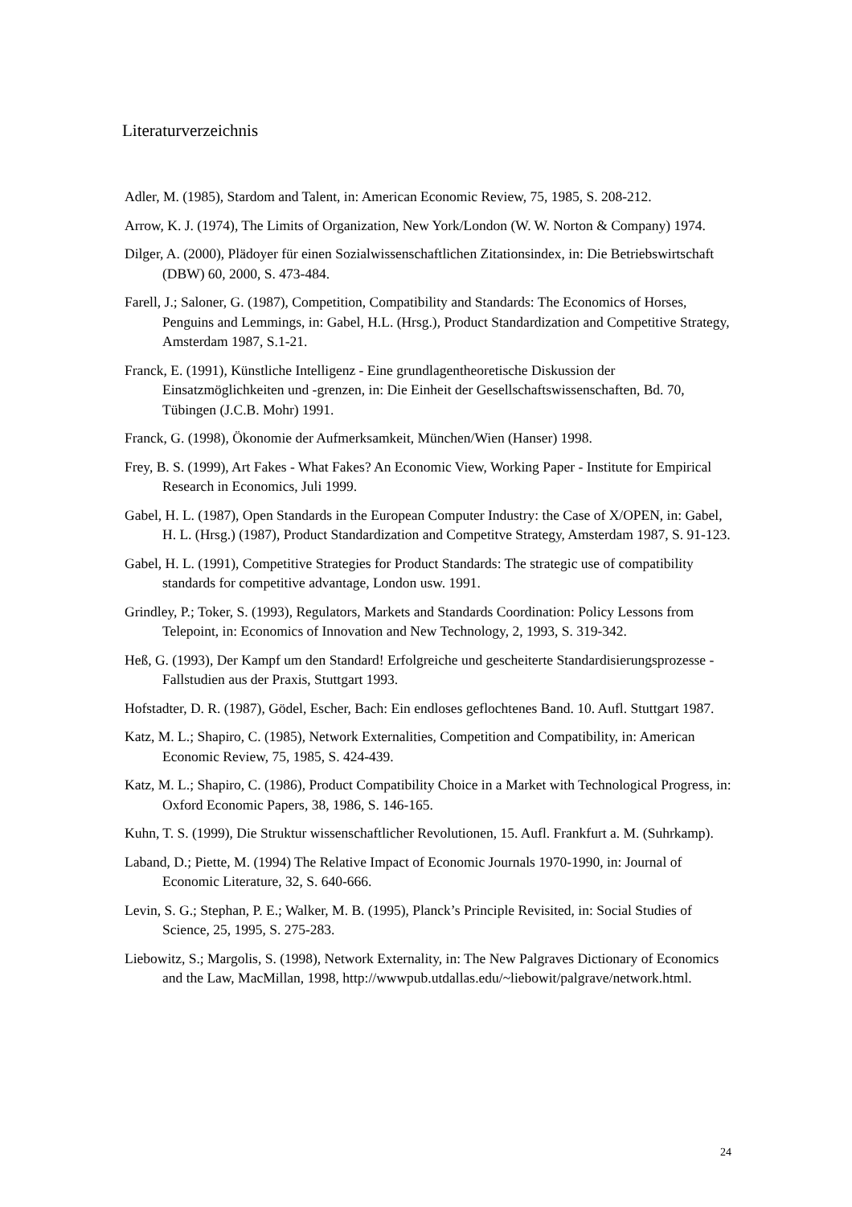Literaturverzeichnis
Adler, M. (1985), Stardom and Talent, in: American Economic Review, 75, 1985, S. 208-212.
Arrow, K. J. (1974), The Limits of Organization, New York/London (W. W. Norton & Company) 1974.
Dilger, A. (2000), Plädoyer für einen Sozialwissenschaftlichen Zitationsindex, in: Die Betriebswirtschaft (DBW) 60, 2000, S. 473-484.
Farell, J.; Saloner, G. (1987), Competition, Compatibility and Standards: The Economics of Horses, Penguins and Lemmings, in: Gabel, H.L. (Hrsg.), Product Standardization and Competitive Strategy, Amsterdam 1987, S.1-21.
Franck, E. (1991), Künstliche Intelligenz - Eine grundlagentheoretische Diskussion der Einsatzmöglichkeiten und -grenzen, in: Die Einheit der Gesellschaftswissenschaften, Bd. 70, Tübingen (J.C.B. Mohr) 1991.
Franck, G. (1998), Ökonomie der Aufmerksamkeit, München/Wien (Hanser) 1998.
Frey, B. S. (1999), Art Fakes - What Fakes? An Economic View, Working Paper - Institute for Empirical Research in Economics, Juli 1999.
Gabel, H. L. (1987), Open Standards in the European Computer Industry: the Case of X/OPEN, in: Gabel, H. L. (Hrsg.) (1987), Product Standardization and Competitve Strategy, Amsterdam 1987, S. 91-123.
Gabel, H. L. (1991), Competitive Strategies for Product Standards: The strategic use of compatibility standards for competitive advantage, London usw. 1991.
Grindley, P.; Toker, S. (1993), Regulators, Markets and Standards Coordination: Policy Lessons from Telepoint, in: Economics of Innovation and New Technology, 2, 1993, S. 319-342.
Heß, G. (1993), Der Kampf um den Standard! Erfolgreiche und gescheiterte Standardisierungsprozesse - Fallstudien aus der Praxis, Stuttgart 1993.
Hofstadter, D. R. (1987), Gödel, Escher, Bach: Ein endloses geflochtenes Band. 10. Aufl. Stuttgart 1987.
Katz, M. L.; Shapiro, C. (1985), Network Externalities, Competition and Compatibility, in: American Economic Review, 75, 1985, S. 424-439.
Katz, M. L.; Shapiro, C. (1986), Product Compatibility Choice in a Market with Technological Progress, in: Oxford Economic Papers, 38, 1986, S. 146-165.
Kuhn, T. S. (1999), Die Struktur wissenschaftlicher Revolutionen, 15. Aufl. Frankfurt a. M. (Suhrkamp).
Laband, D.; Piette, M. (1994) The Relative Impact of Economic Journals 1970-1990, in: Journal of Economic Literature, 32, S. 640-666.
Levin, S. G.; Stephan, P. E.; Walker, M. B. (1995), Planck’s Principle Revisited, in: Social Studies of Science, 25, 1995, S. 275-283.
Liebowitz, S.; Margolis, S. (1998), Network Externality, in: The New Palgraves Dictionary of Economics and the Law, MacMillan, 1998, http://wwwpub.utdallas.edu/~liebowit/palgrave/network.html.
24